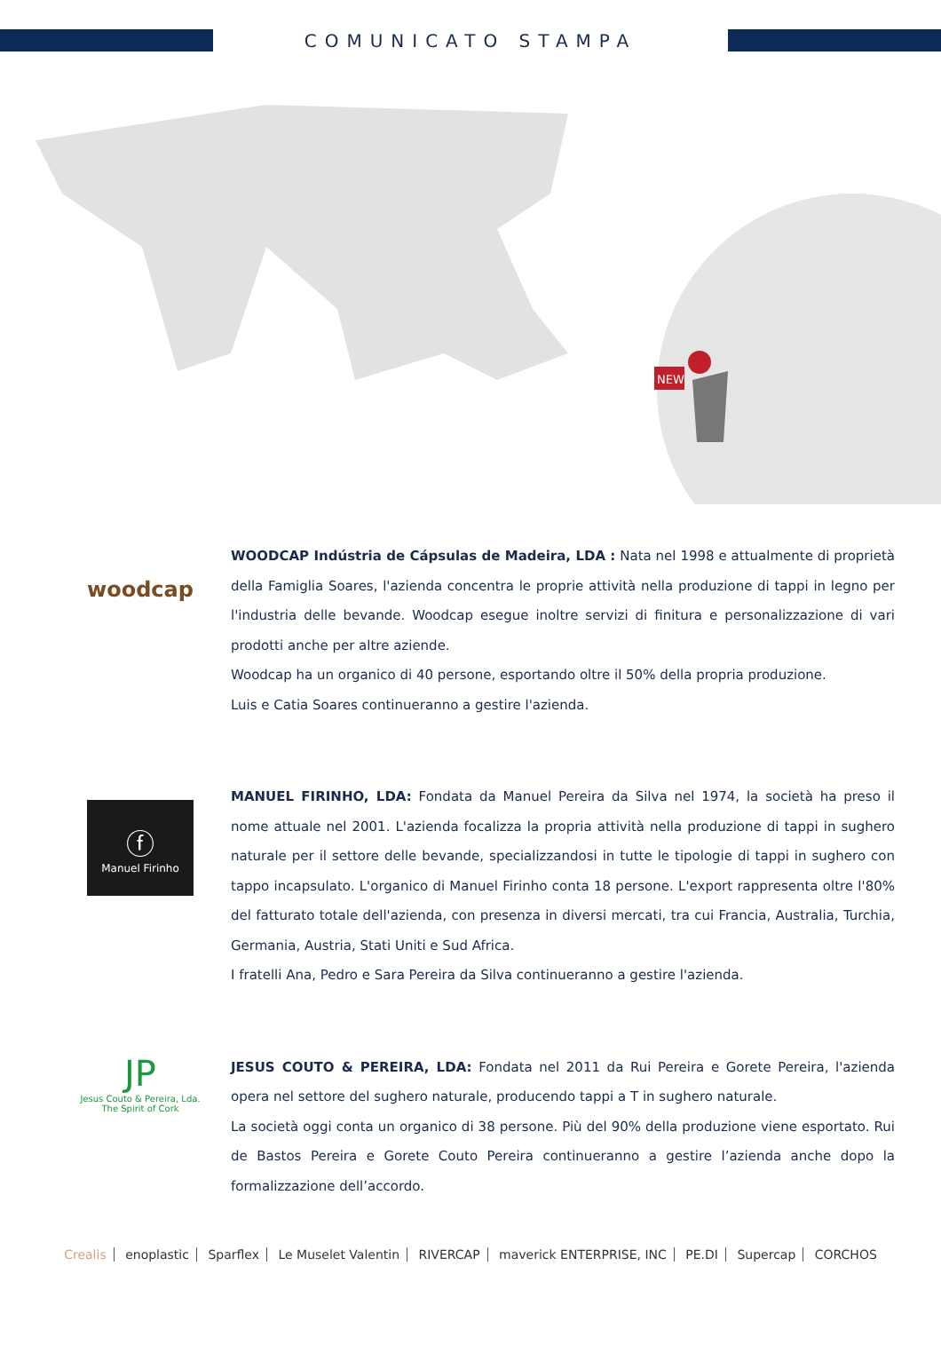COMUNICATO STAMPA
NEW
woodcap
WOODCAP Indústria de Cápsulas de Madeira, LDA : Nata nel 1998 e attualmente di proprietà della Famiglia Soares, l'azienda concentra le proprie attività nella produzione di tappi in legno per l'industria delle bevande. Woodcap esegue inoltre servizi di finitura e personalizzazione di vari prodotti anche per altre aziende.
Woodcap ha un organico di 40 persone, esportando oltre il 50% della propria produzione.
Luis e Catia Soares continueranno a gestire l'azienda.
ⓕ
Manuel Firinho
MANUEL FIRINHO, LDA: Fondata da Manuel Pereira da Silva nel 1974, la società ha preso il nome attuale nel 2001. L'azienda focalizza la propria attività nella produzione di tappi in sughero naturale per il settore delle bevande, specializzandosi in tutte le tipologie di tappi in sughero con tappo incapsulato. L'organico di Manuel Firinho conta 18 persone. L'export rappresenta oltre l'80% del fatturato totale dell'azienda, con presenza in diversi mercati, tra cui Francia, Australia, Turchia, Germania, Austria, Stati Uniti e Sud Africa.
I fratelli Ana, Pedro e Sara Pereira da Silva continueranno a gestire l'azienda.
JP
Jesus Couto & Pereira, Lda.
The Spirit of Cork
JESUS COUTO & PEREIRA, LDA: Fondata nel 2011 da Rui Pereira e Gorete Pereira, l'azienda opera nel settore del sughero naturale, producendo tappi a T in sughero naturale.
La società oggi conta un organico di 38 persone. Più del 90% della produzione viene esportato. Rui de Bastos Pereira e Gorete Couto Pereira continueranno a gestire l’azienda anche dopo la formalizzazione dell’accordo.
Crealis enoplastic Sparflex Le Muselet Valentin RIVERCAP maverick ENTERPRISE, INC PE.DI Supercap CORCHOS